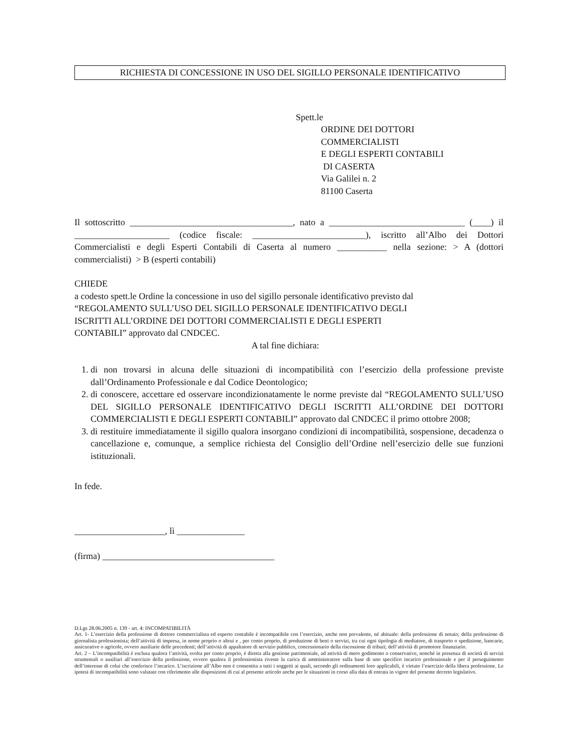RICHIESTA DI CONCESSIONE IN USO DEL SIGILLO PERSONALE IDENTIFICATIVO
Spett.le
ORDINE DEI DOTTORI
COMMERCIALISTI
E DEGLI ESPERTI CONTABILI
DI CASERTA
Via Galilei n. 2
81100 Caserta
Il sottoscritto ____________________________________, nato a ______________________________ (____) il _____________________ (codice fiscale: _________________________), iscritto all’Albo dei Dottori Commercialisti e degli Esperti Contabili di Caserta al numero ___________ nella sezione: > A (dottori commercialisti) > B (esperti contabili)
CHIEDE
a codesto spett.le Ordine la concessione in uso del sigillo personale identificativo previsto dal
“REGOLAMENTO SULL’USO DEL SIGILLO PERSONALE IDENTIFICATIVO DEGLI
ISCRITTI ALL’ORDINE DEI DOTTORI COMMERCIALISTI E DEGLI ESPERTI
CONTABILI” approvato dal CNDCEC.
A tal fine dichiara:
1. di non trovarsi in alcuna delle situazioni di incompatibilità con l’esercizio della professione previste dall’Ordinamento Professionale e dal Codice Deontologico;
2. di conoscere, accettare ed osservare incondizionatamente le norme previste dal “REGOLAMENTO SULL’USO DEL SIGILLO PERSONALE IDENTIFICATIVO DEGLI ISCRITTI ALL’ORDINE DEI DOTTORI COMMERCIALISTI E DEGLI ESPERTI CONTABILI” approvato dal CNDCEC il primo ottobre 2008;
3. di restituire immediatamente il sigillo qualora insorgano condizioni di incompatibilità, sospensione, decadenza o cancellazione e, comunque, a semplice richiesta del Consiglio dell’Ordine nell’esercizio delle sue funzioni istituzionali.
In fede.
____________________, lì _______________
(firma) ______________________________________
D.Lgs 28.06.2005 n. 139 - art. 4: INCOMPATIBILITÀ
Art. 1- L’esercizio della professione di dottore commercialista ed esperto contabile è incompatibile con l’esercizio, anche non prevalente, né abituale: della professione di notaio; della professione di giornalista professionista; dell’attività di impresa, in nome proprio o altrui e , per conto proprio, di produzione di beni o servizi, tra cui ogni tipologia di mediatore, di trasporto o spedizione, bancarie, assicurative o agricole, ovvero ausiliarie delle precedenti; dell’attività di appaltatore di servizio pubblico, concessionario della riscossione di tributi; dell’attività di promotore finanziario.
Art. 2 – L’incompatibilità è esclusa qualora l’attività, svolta per conto proprio, è diretta alla gestione patrimoniale, ad attività di mero godimento o conservative, nonché in presenza di società di servizi strumentali o ausiliari all’esercizio della professione, ovvero qualora il professionista riveste la carica di amministratore sulla base di uno specifico incarico professionale e per il perseguimento dell’interesse di colui che conferisce l’incarico. L’iscrizione all’Albo non è consentita a tutti i soggetti ai quali, secondo gli ordinamenti loro applicabili, è vietato l’esercizio della libera professione. Le ipotesi di incompatibilità sono valutate con riferimento alle disposizioni di cui al presente articolo anche per le situazioni in corso alla data di entrata in vigore del presente decreto legislativo.